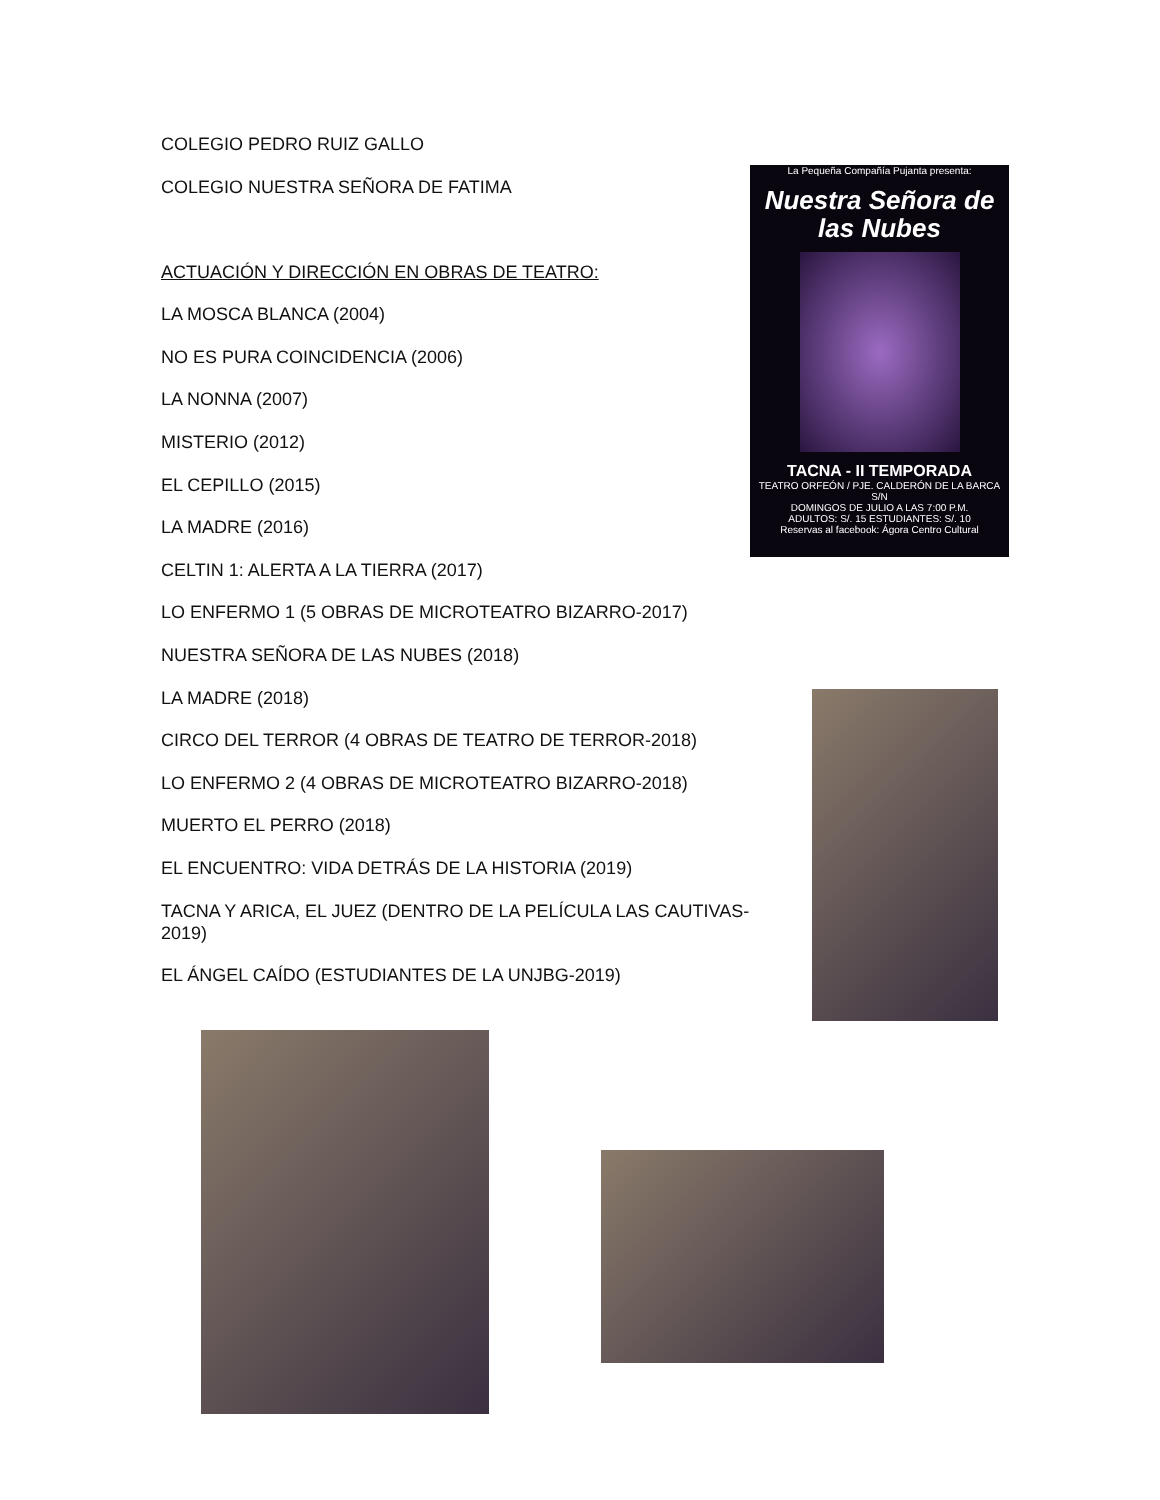COLEGIO PEDRO RUIZ GALLO
COLEGIO NUESTRA SEÑORA DE FATIMA
ACTUACIÓN Y DIRECCIÓN EN OBRAS DE TEATRO:
LA MOSCA BLANCA (2004)
NO ES PURA COINCIDENCIA (2006)
LA NONNA (2007)
MISTERIO (2012)
EL CEPILLO (2015)
LA MADRE (2016)
CELTIN 1: ALERTA A LA TIERRA (2017)
LO ENFERMO 1 (5 OBRAS DE MICROTEATRO BIZARRO-2017)
NUESTRA SEÑORA DE LAS NUBES (2018)
LA MADRE (2018)
CIRCO DEL TERROR (4 OBRAS DE TEATRO DE TERROR-2018)
LO ENFERMO 2 (4 OBRAS DE MICROTEATRO BIZARRO-2018)
MUERTO EL PERRO (2018)
EL ENCUENTRO: VIDA DETRÁS DE LA HISTORIA (2019)
TACNA Y ARICA, EL JUEZ (DENTRO DE LA PELÍCULA LAS CAUTIVAS-2019)
EL ÁNGEL CAÍDO (ESTUDIANTES DE LA UNJBG-2019)
La Pequeña Compañía Pujanta presenta:
Nuestra Señora de las Nubes
TACNA - II TEMPORADA
TEATRO ORFEÓN / PJE. CALDERÓN DE LA BARCA S/N
DOMINGOS DE JULIO A LAS 7:00 P.M.
ADULTOS: S/. 15 ESTUDIANTES: S/. 10
Reservas al facebook: Ágora Centro Cultural